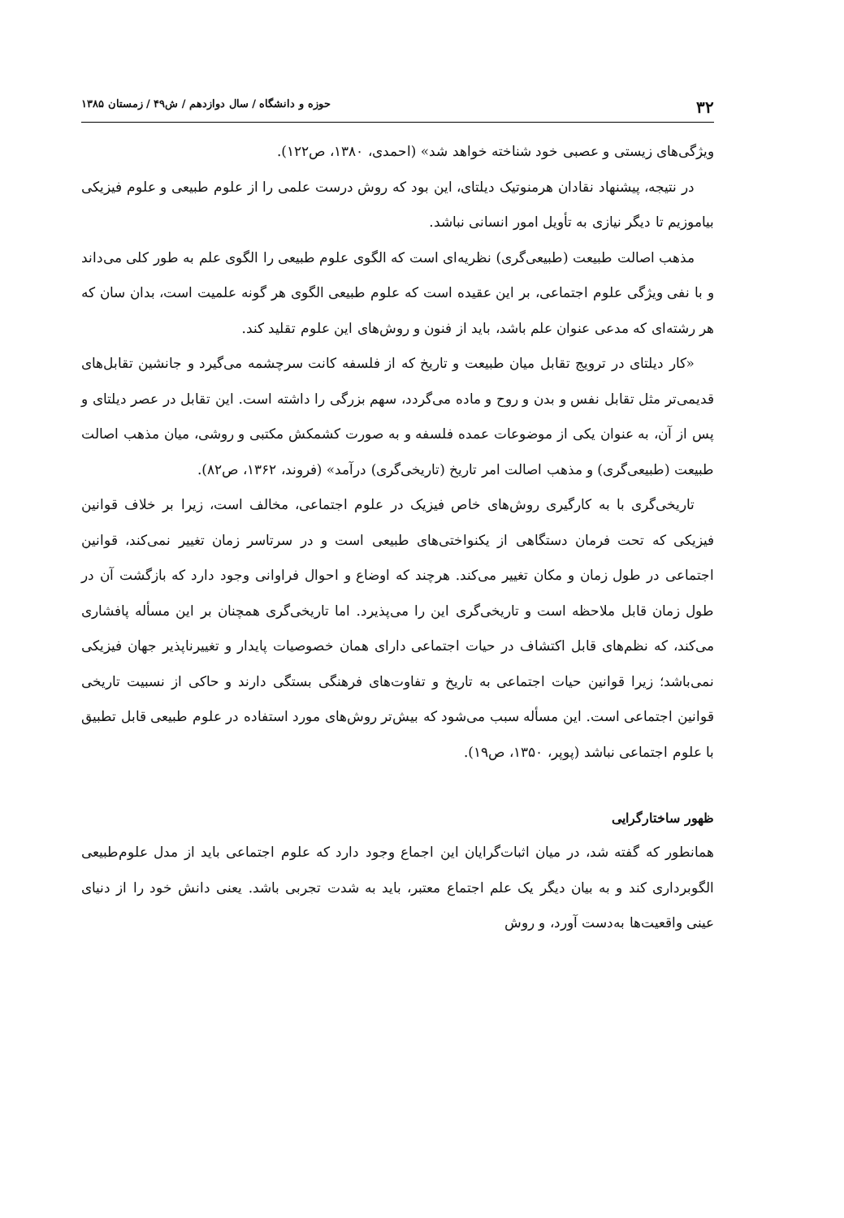۳۲ حوزه و دانشگاه / سال دوازدهم / ش۴۹ / زمستان ۱۳۸۵
ویژگی‌های زیستی و عصبی خود شناخته خواهد شد» (احمدی، ۱۳۸۰، ص۱۲۲).
در نتیجه، پیشنهاد نقادان هرمنوتیک دیلتای، این بود که روش درست علمی را از علوم طبیعی و علوم فیزیکی بیاموزیم تا دیگر نیازی به تأویل امور انسانی نباشد.
مذهب اصالت طبیعت (طبیعی‌گری) نظریه‌ای است که الگوی علوم طبیعی را الگوی علم به طور کلی می‌داند و با نفی ویژگی علوم اجتماعی، بر این عقیده است که علوم طبیعی الگوی هر گونه علمیت است، بدان سان که هر رشته‌ای که مدعی عنوان علم باشد، باید از فنون و روش‌های این علوم تقلید کند.
«کار دیلتای در ترویج تقابل میان طبیعت و تاریخ که از فلسفه کانت سرچشمه می‌گیرد و جانشین تقابل‌های قدیمی‌تر مثل تقابل نفس و بدن و روح و ماده می‌گردد، سهم بزرگی را داشته است. این تقابل در عصر دیلتای و پس از آن، به عنوان یکی از موضوعات عمده فلسفه و به صورت کشمکش مکتبی و روشی، میان مذهب اصالت طبیعت (طبیعی‌گری) و مذهب اصالت امر تاریخ (تاریخی‌گری) درآمد» (فروند، ۱۳۶۲، ص۸۲).
تاریخی‌گری با به کارگیری روش‌های خاص فیزیک در علوم اجتماعی، مخالف است، زیرا بر خلاف قوانین فیزیکی که تحت فرمان دستگاهی از یکنواختی‌های طبیعی است و در سرتاسر زمان تغییر نمی‌کند، قوانین اجتماعی در طول زمان و مکان تغییر می‌کند. هرچند که اوضاع و احوال فراوانی وجود دارد که بازگشت آن در طول زمان قابل ملاحظه است و تاریخی‌گری این را می‌پذیرد. اما تاریخی‌گری همچنان بر این مسأله پافشاری می‌کند، که نظم‌های قابل اکتشاف در حیات اجتماعی دارای همان خصوصیات پایدار و تغییرناپذیر جهان فیزیکی نمی‌باشد؛ زیرا قوانین حیات اجتماعی به تاریخ و تفاوت‌های فرهنگی بستگی دارند و حاکی از نسبیت تاریخی قوانین اجتماعی است. این مسأله سبب می‌شود که بیش‌تر روش‌های مورد استفاده در علوم طبیعی قابل تطبیق با علوم اجتماعی نباشد (پوپر، ۱۳۵۰، ص۱۹).
ظهور ساختارگرایی
همانطور که گفته شد، در میان اثبات‌گرایان این اجماع وجود دارد که علوم اجتماعی باید از مدل علوم‌طبیعی الگوبرداری کند و به بیان دیگر یک علم اجتماع معتبر، باید به شدت تجربی باشد. یعنی دانش خود را از دنیای عینی واقعیت‌ها به‌دست آورد، و روش